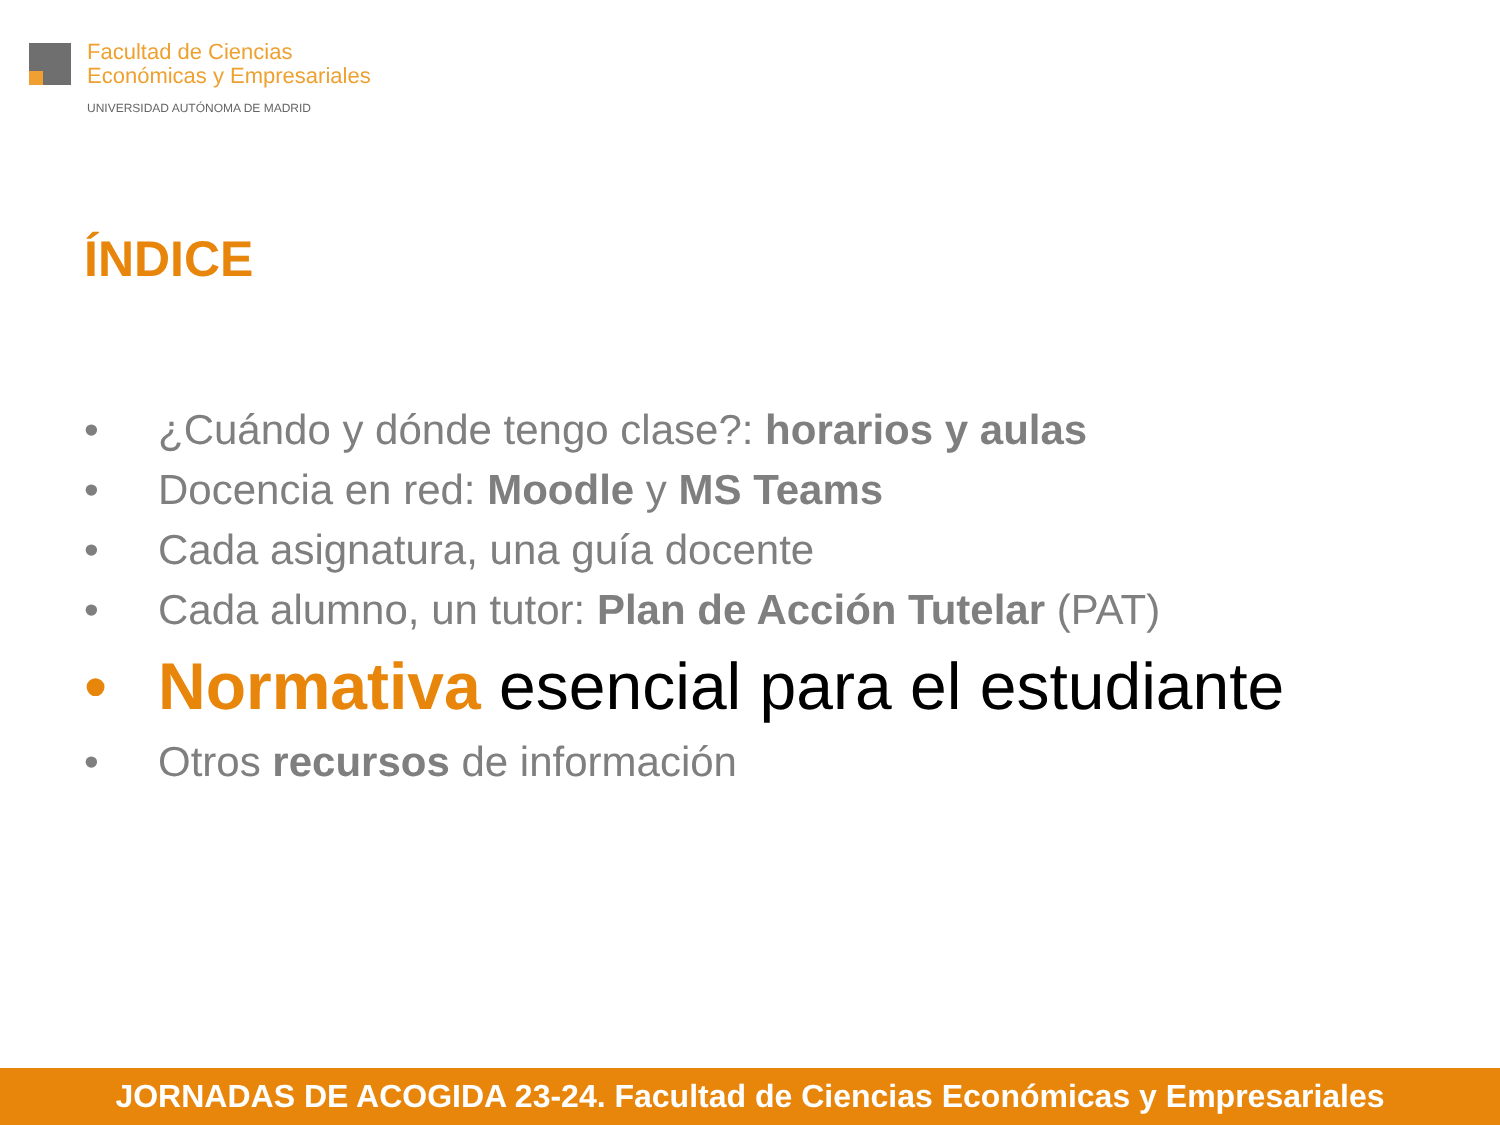Facultad de Ciencias
Económicas y Empresariales
UNIVERSIDAD AUTÓNOMA DE MADRID
ÍNDICE
• ¿Cuándo y dónde tengo clase?: horarios y aulas
• Docencia en red: Moodle y MS Teams
• Cada asignatura, una guía docente
• Cada alumno, un tutor: Plan de Acción Tutelar (PAT)
• Normativa esencial para el estudiante
• Otros recursos de información
JORNADAS DE ACOGIDA 23-24. Facultad de Ciencias Económicas y Empresariales